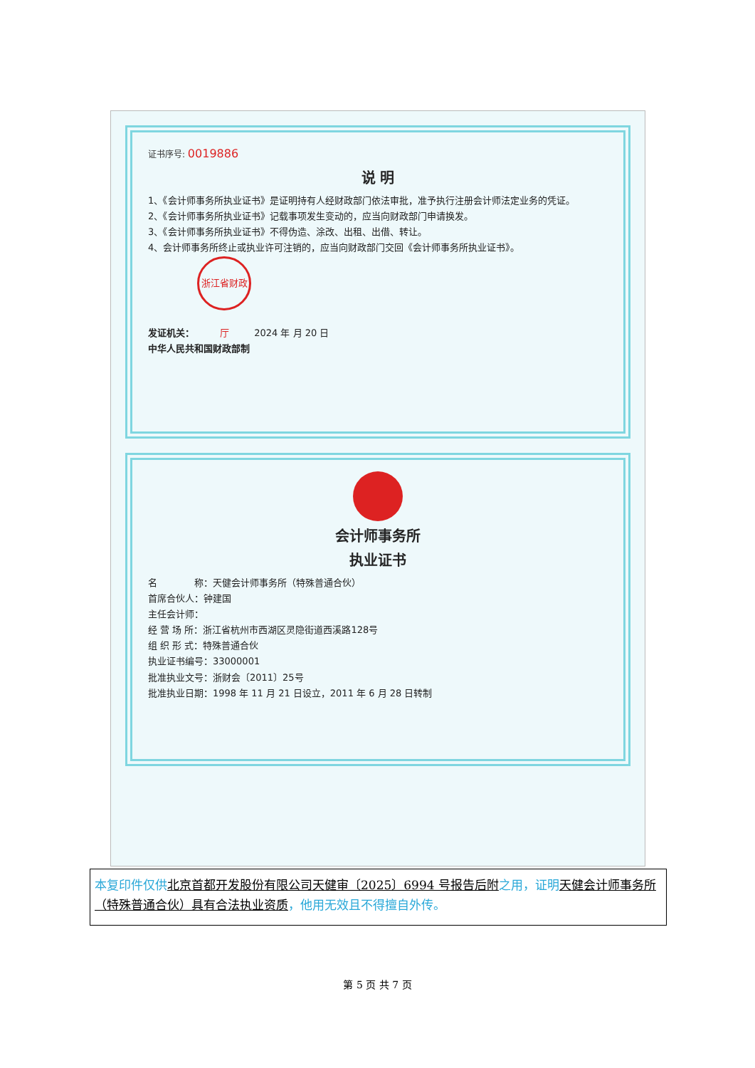证书序号: 0019886
说 明
1、《会计师事务所执业证书》是证明持有人经财政部门依法审批，准予执行注册会计师法定业务的凭证。
2、《会计师事务所执业证书》记载事项发生变动的，应当向财政部门申请换发。
3、《会计师事务所执业证书》不得伪造、涂改、出租、出借、转让。
4、会计师事务所终止或执业许可注销的，应当向财政部门交回《会计师事务所执业证书》。
发证机关： 浙江省财政厅 2024 年 月 20 日
中华人民共和国财政部制
会计师事务所
执业证书
名　　　　称：天健会计师事务所（特殊普通合伙）
首席合伙人：钟建国
主任会计师：
经 营 场 所：浙江省杭州市西湖区灵隐街道西溪路128号
组 织 形 式：特殊普通合伙
执业证书编号：33000001
批准执业文号：浙财会〔2011〕25号
批准执业日期：1998 年 11 月 21 日设立，2011 年 6 月 28 日转制
本复印件仅供 北京首都开发股份有限公司天健审〔2025〕6994 号报告后附 之用，证明 天健会计师事务所（特殊普通合伙）具有合法执业资质，他用无效且不得擅自外传。
第 5 页 共 7 页